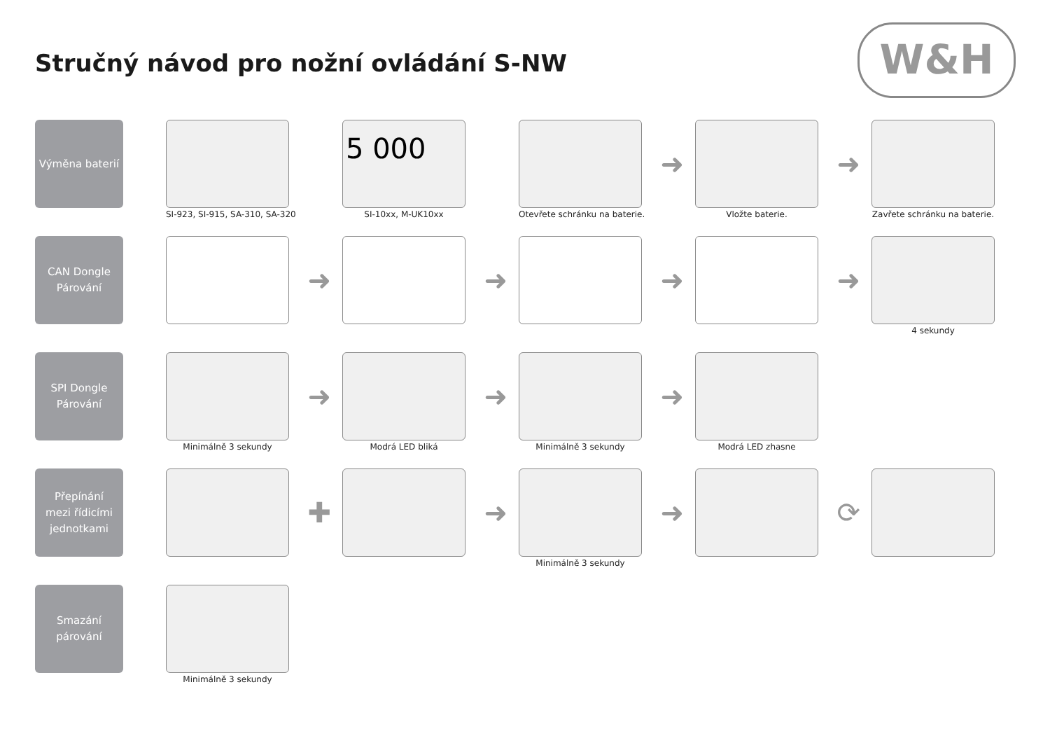Stručný návod pro nožní ovládání S-NW
W&H
Výměna baterií
SI-923, SI-915, SA-310, SA-320
5 000
SI-10xx, M-UK10xx
Otevřete schránku na baterie.
➜
Vložte baterie.
➜
Zavřete schránku na baterie.
CAN Dongle
Párování
➜
➜
➜
➜
4 sekundy
SPI Dongle
Párování
Minimálně 3 sekundy
➜
Modrá LED bliká
➜
Minimálně 3 sekundy
➜
Modrá LED zhasne
Přepínání
mezi řídicími
jednotkami
✚
➜
Minimálně 3 sekundy
➜
⟳
Smazání
párování
Minimálně 3 sekundy